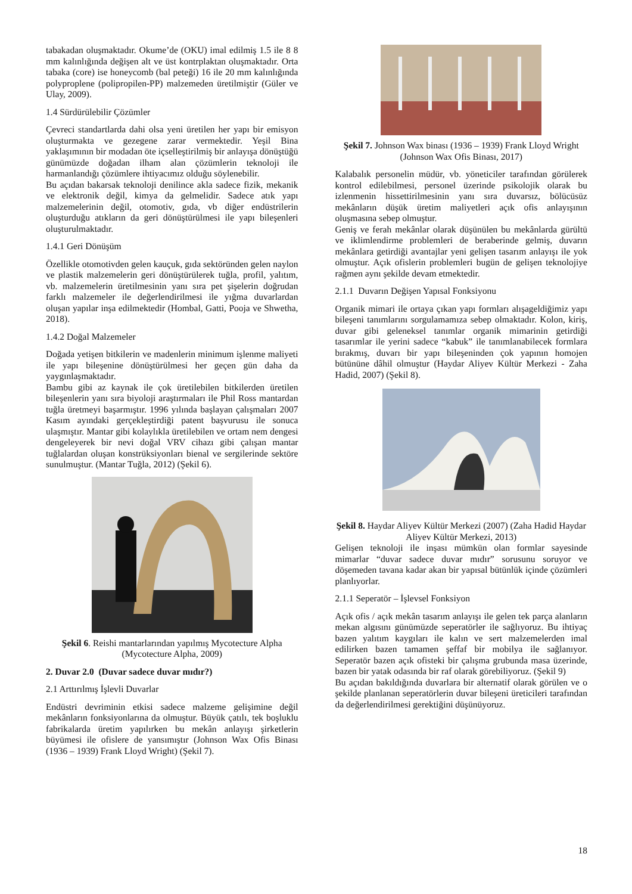tabakadan oluşmaktadır. Okume’de (OKU) imal edilmiş 1.5 ile 8 8 mm kalınlığında değişen alt ve üst kontrplaktan oluşmaktadır. Orta tabaka (core) ise honeycomb (bal peteği) 16 ile 20 mm kalınlığında polyproplene (polipropilen-PP) malzemeden üretilmiştir (Güler ve Ulay, 2009).
1.4 Sürdürülebilir Çözümler
Çevreci standartlarda dahi olsa yeni üretilen her yapı bir emisyon oluşturmakta ve gezegene zarar vermektedir. Yeşil Bina yaklaşımının bir modadan öte içselleştirilmiş bir anlayışa dönüştüğü günümüzde doğadan ilham alan çözümlerin teknoloji ile harmanlandığı çözümlere ihtiyacımız olduğu söylenebilir.
Bu açıdan bakarsak teknoloji denilince akla sadece fizik, mekanik ve elektronik değil, kimya da gelmelidir. Sadece atık yapı malzemelerinin değil, otomotiv, gıda, vb diğer endüstrilerin oluşturduğu atıkların da geri dönüştürülmesi ile yapı bileşenleri oluşturulmaktadır.
1.4.1 Geri Dönüşüm
Özellikle otomotivden gelen kauçuk, gıda sektöründen gelen naylon ve plastik malzemelerin geri dönüştürülerek tuğla, profil, yalıtım, vb. malzemelerin üretilmesinin yanı sıra pet şişelerin doğrudan farklı malzemeler ile değerlendirilmesi ile yığma duvarlardan oluşan yapılar inşa edilmektedir (Hombal, Gatti, Pooja ve Shwetha, 2018).
1.4.2 Doğal Malzemeler
Doğada yetişen bitkilerin ve madenlerin minimum işlenme maliyeti ile yapı bileşenine dönüştürülmesi her geçen gün daha da yaygınlaşmaktadır.
Bambu gibi az kaynak ile çok üretilebilen bitkilerden üretilen bileşenlerin yanı sıra biyoloji araştırmaları ile Phil Ross mantardan tuğla üretmeyi başarmıştır. 1996 yılında başlayan çalışmaları 2007 Kasım ayındaki gerçekleştirdiği patent başvurusu ile sonuca ulaşmıştır. Mantar gibi kolaylıkla üretilebilen ve ortam nem dengesi dengeleyerek bir nevi doğal VRV cihazı gibi çalışan mantar tuğlalardan oluşan konstrüksiyonları bienal ve sergilerinde sektöre sunulmuştur. (Mantar Tuğla, 2012) (Şekil 6).
Şekil 6. Reishi mantarlarından yapılmış Mycotecture Alpha (Mycotecture Alpha, 2009)
2. Duvar 2.0 (Duvar sadece duvar mıdır?)
2.1 Arttırılmış İşlevli Duvarlar
Endüstri devriminin etkisi sadece malzeme gelişimine değil mekânların fonksiyonlarına da olmuştur. Büyük çatılı, tek boşluklu fabrikalarda üretim yapılırken bu mekân anlayışı şirketlerin büyümesi ile ofislere de yansımıştır (Johnson Wax Ofis Binası (1936 – 1939) Frank Lloyd Wright) (Şekil 7).
Şekil 7. Johnson Wax binası (1936 – 1939) Frank Lloyd Wright (Johnson Wax Ofis Binası, 2017)
Kalabalık personelin müdür, vb. yöneticiler tarafından görülerek kontrol edilebilmesi, personel üzerinde psikolojik olarak bu izlenmenin hissettirilmesinin yanı sıra duvarsız, bölücüsüz mekânların düşük üretim maliyetleri açık ofis anlayışının oluşmasına sebep olmuştur.
Geniş ve ferah mekânlar olarak düşünülen bu mekânlarda gürültü ve iklimlendirme problemleri de beraberinde gelmiş, duvarın mekânlara getirdiği avantajlar yeni gelişen tasarım anlayışı ile yok olmuştur. Açık ofislerin problemleri bugün de gelişen teknolojiye rağmen aynı şekilde devam etmektedir.
2.1.1 Duvarın Değişen Yapısal Fonksiyonu
Organik mimari ile ortaya çıkan yapı formları alışageldiğimiz yapı bileşeni tanımlarını sorgulamamıza sebep olmaktadır. Kolon, kiriş, duvar gibi geleneksel tanımlar organik mimarinin getirdiği tasarımlar ile yerini sadece “kabuk” ile tanımlanabilecek formlara bırakmış, duvarı bir yapı bileşeninden çok yapının homojen bütününe dâhil olmuştur (Haydar Aliyev Kültür Merkezi - Zaha Hadid, 2007) (Şekil 8).
Şekil 8. Haydar Aliyev Kültür Merkezi (2007) (Zaha Hadid Haydar Aliyev Kültür Merkezi, 2013)
Gelişen teknoloji ile inşası mümkün olan formlar sayesinde mimarlar “duvar sadece duvar mıdır” sorusunu soruyor ve döşemeden tavana kadar akan bir yapısal bütünlük içinde çözümleri planlıyorlar.
2.1.1 Seperatör – İşlevsel Fonksiyon
Açık ofis / açık mekân tasarım anlayışı ile gelen tek parça alanların mekan algısını günümüzde seperatörler ile sağlıyoruz. Bu ihtiyaç bazen yalıtım kaygıları ile kalın ve sert malzemelerden imal edilirken bazen tamamen şeffaf bir mobilya ile sağlanıyor. Seperatör bazen açık ofisteki bir çalışma grubunda masa üzerinde, bazen bir yatak odasında bir raf olarak görebiliyoruz. (Şekil 9)
Bu açıdan bakıldığında duvarlara bir alternatif olarak görülen ve o şekilde planlanan seperatörlerin duvar bileşeni üreticileri tarafından da değerlendirilmesi gerektiğini düşünüyoruz.
18